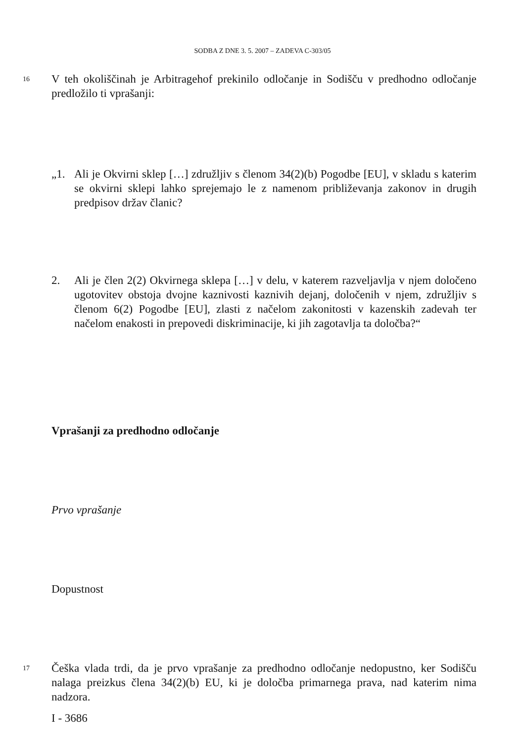SODBA Z DNE 3. 5. 2007 – ZADEVA C-303/05
16
V teh okoliščinah je Arbitragehof prekinilo odločanje in Sodišču v predhodno odločanje predložilo ti vprašanji:
„1. Ali je Okvirni sklep […] združljiv s členom 34(2)(b) Pogodbe [EU], v skladu s katerim se okvirni sklepi lahko sprejemajo le z namenom približevanja zakonov in drugih predpisov držav članic?
2. Ali je člen 2(2) Okvirnega sklepa […] v delu, v katerem razveljavlja v njem določeno ugotovitev obstoja dvojne kaznivosti kaznivih dejanj, določenih v njem, združljiv s členom 6(2) Pogodbe [EU], zlasti z načelom zakonitosti v kazenskih zadevah ter načelom enakosti in prepovedi diskriminacije, ki jih zagotavlja ta določba?“
Vprašanji za predhodno odločanje
Prvo vprašanje
Dopustnost
17
Češka vlada trdi, da je prvo vprašanje za predhodno odločanje nedopustno, ker Sodišču nalaga preizkus člena 34(2)(b) EU, ki je določba primarnega prava, nad katerim nima nadzora.
I - 3686